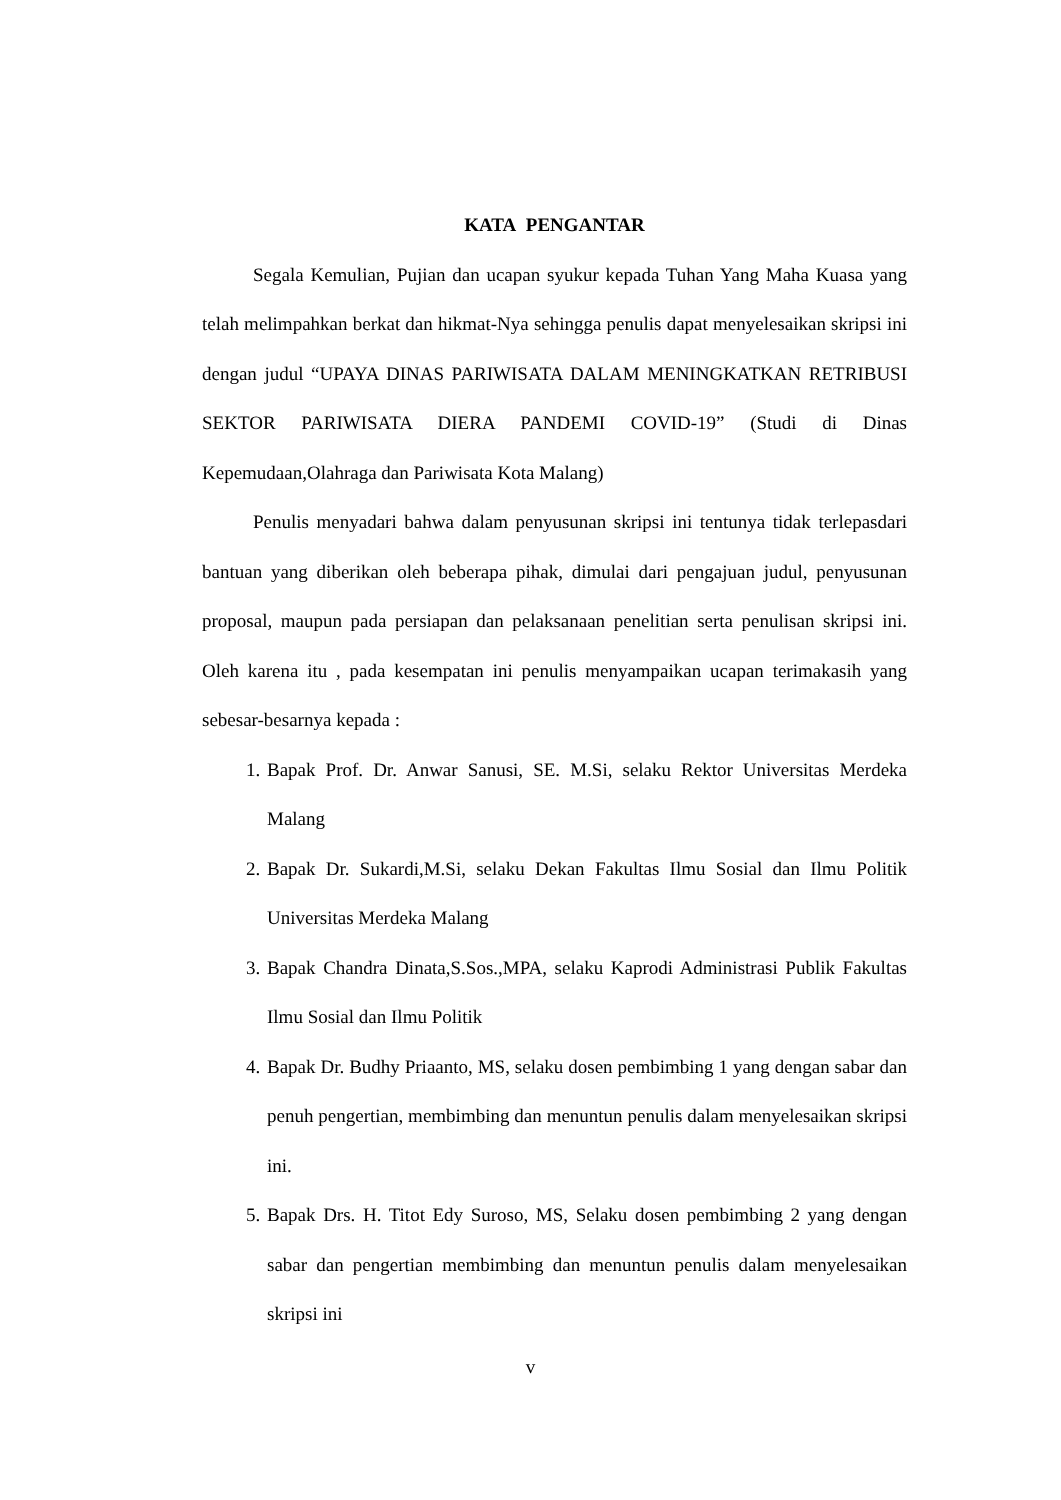KATA PENGANTAR
Segala Kemulian, Pujian dan ucapan syukur kepada Tuhan Yang Maha Kuasa yang telah melimpahkan berkat dan hikmat-Nya sehingga penulis dapat menyelesaikan skripsi ini dengan judul “UPAYA DINAS PARIWISATA DALAM MENINGKATKAN RETRIBUSI SEKTOR PARIWISATA DIERA PANDEMI COVID-19” (Studi di Dinas Kepemudaan,Olahraga dan Pariwisata Kota Malang)
Penulis menyadari bahwa dalam penyusunan skripsi ini tentunya tidak terlepasdari bantuan yang diberikan oleh beberapa pihak, dimulai dari pengajuan judul, penyusunan proposal, maupun pada persiapan dan pelaksanaan penelitian serta penulisan skripsi ini. Oleh karena itu , pada kesempatan ini penulis menyampaikan ucapan terimakasih yang sebesar-besarnya kepada :
1. Bapak Prof. Dr. Anwar Sanusi, SE. M.Si, selaku Rektor Universitas Merdeka Malang
2. Bapak Dr. Sukardi,M.Si, selaku Dekan Fakultas Ilmu Sosial dan Ilmu Politik Universitas Merdeka Malang
3. Bapak Chandra Dinata,S.Sos.,MPA, selaku Kaprodi Administrasi Publik Fakultas Ilmu Sosial dan Ilmu Politik
4. Bapak Dr. Budhy Priaanto, MS, selaku dosen pembimbing 1 yang dengan sabar dan penuh pengertian, membimbing dan menuntun penulis dalam menyelesaikan skripsi ini.
5. Bapak Drs. H. Titot Edy Suroso, MS, Selaku dosen pembimbing 2 yang dengan sabar dan pengertian membimbing dan menuntun penulis dalam menyelesaikan skripsi ini
v